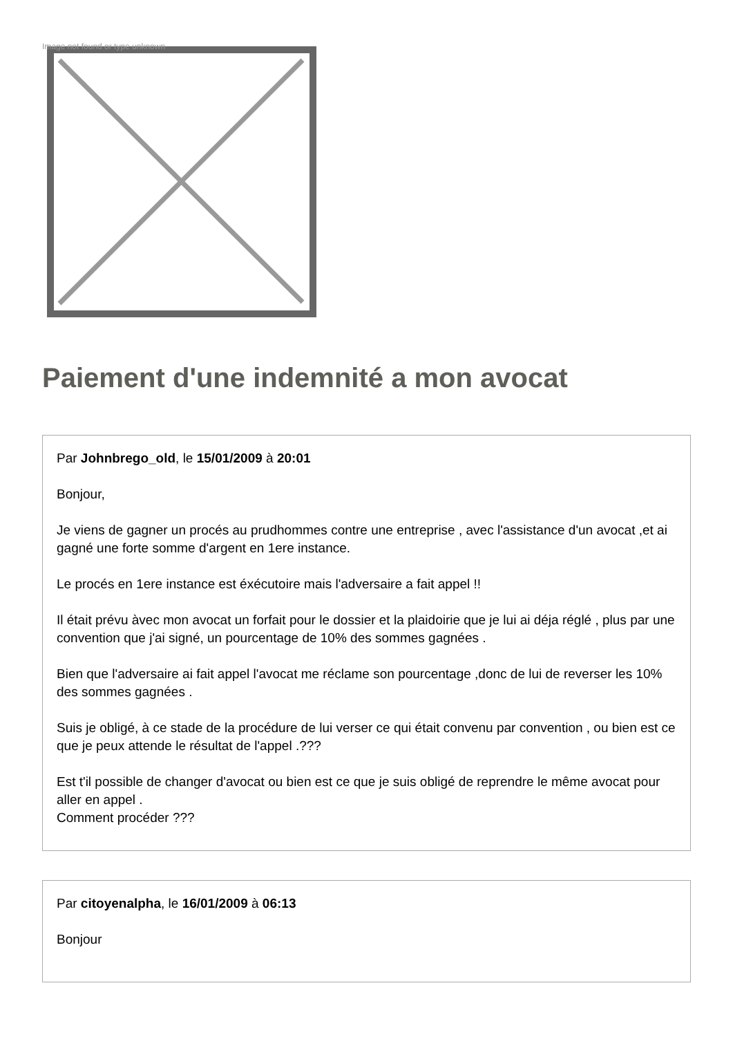Image not found or type unknown
Paiement d'une indemnité a mon avocat
Par Johnbrego_old, le 15/01/2009 à 20:01
Bonjour,
Je viens de gagner un procés au prudhommes contre une entreprise , avec l'assistance d'un avocat ,et ai gagné une forte somme d'argent en 1ere instance.
Le procés en 1ere instance est éxécutoire mais l'adversaire a fait appel !!
Il était prévu àvec mon avocat un forfait pour le dossier et la plaidoirie que je lui ai déja réglé , plus par une convention que j'ai signé, un pourcentage de 10% des sommes gagnées .
Bien que l'adversaire ai fait appel l'avocat me réclame son pourcentage ,donc de lui de reverser les 10% des sommes gagnées .
Suis je obligé, à ce stade de la procédure de lui verser ce qui était convenu par convention , ou bien est ce que je peux attende le résultat de l'appel .???
Est t'il possible de changer d'avocat ou bien est ce que je suis obligé de reprendre le même avocat pour aller en appel .
Comment procéder ???
Par citoyenalpha, le 16/01/2009 à 06:13
Bonjour